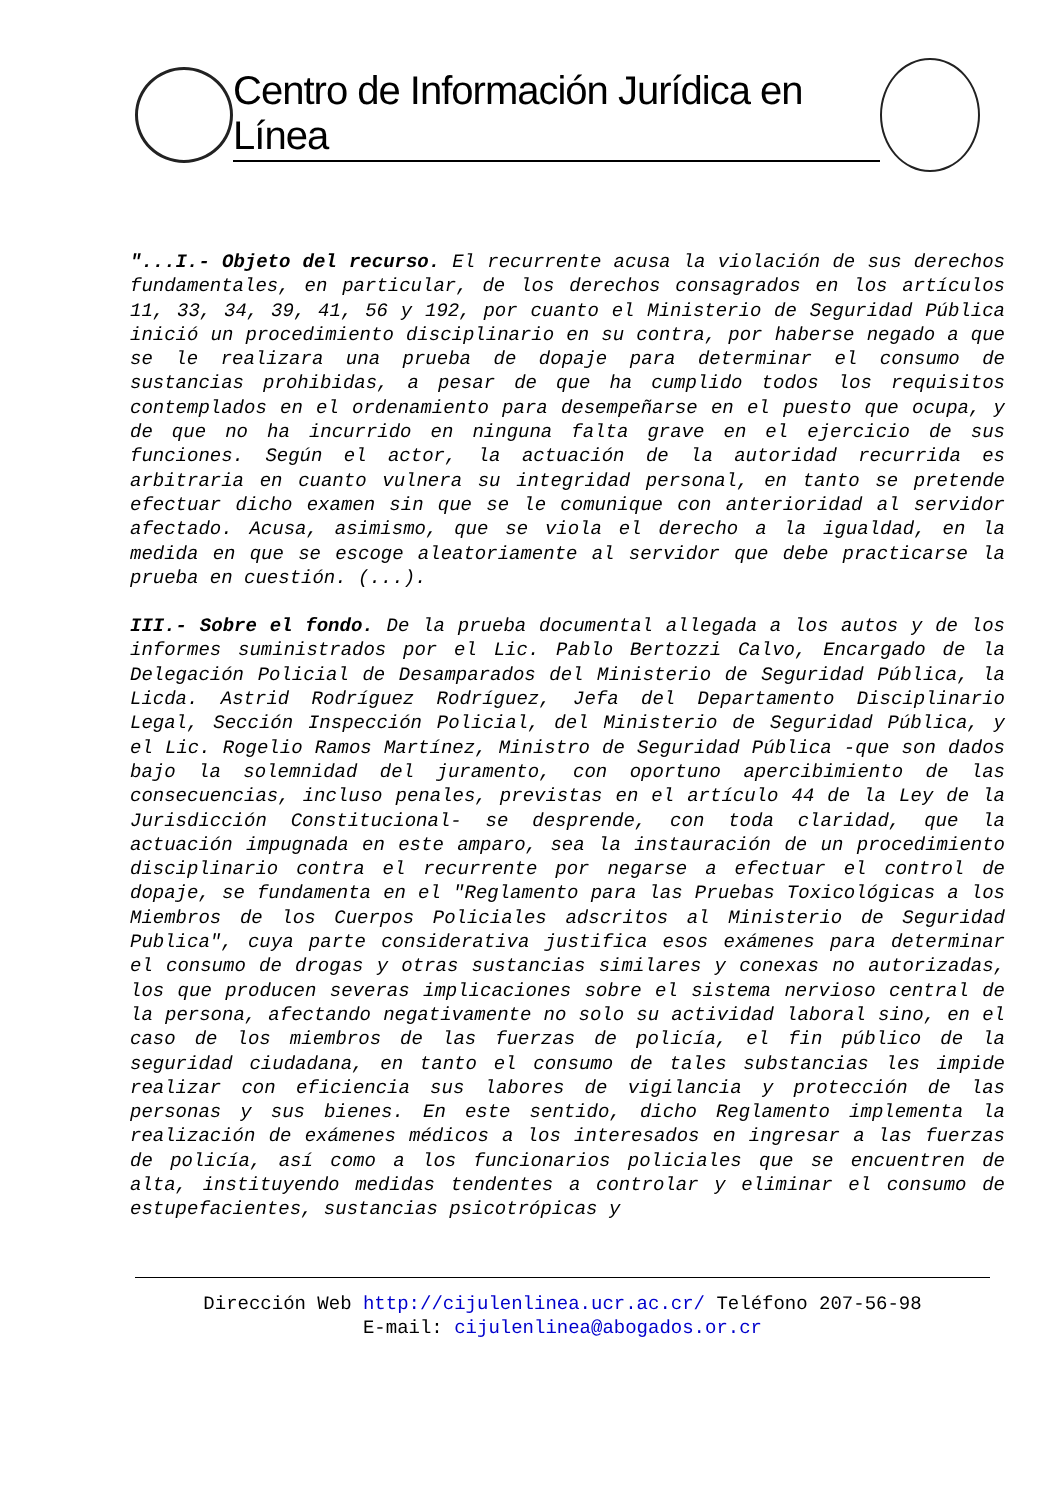Centro de Información Jurídica en Línea
"...I.- Objeto del recurso. El recurrente acusa la violación de sus derechos fundamentales, en particular, de los derechos consagrados en los artículos 11, 33, 34, 39, 41, 56 y 192, por cuanto el Ministerio de Seguridad Pública inició un procedimiento disciplinario en su contra, por haberse negado a que se le realizara una prueba de dopaje para determinar el consumo de sustancias prohibidas, a pesar de que ha cumplido todos los requisitos contemplados en el ordenamiento para desempeñarse en el puesto que ocupa, y de que no ha incurrido en ninguna falta grave en el ejercicio de sus funciones. Según el actor, la actuación de la autoridad recurrida es arbitraria en cuanto vulnera su integridad personal, en tanto se pretende efectuar dicho examen sin que se le comunique con anterioridad al servidor afectado. Acusa, asimismo, que se viola el derecho a la igualdad, en la medida en que se escoge aleatoriamente al servidor que debe practicarse la prueba en cuestión. (...).
III.- Sobre el fondo. De la prueba documental allegada a los autos y de los informes suministrados por el Lic. Pablo Bertozzi Calvo, Encargado de la Delegación Policial de Desamparados del Ministerio de Seguridad Pública, la Licda. Astrid Rodríguez Rodríguez, Jefa del Departamento Disciplinario Legal, Sección Inspección Policial, del Ministerio de Seguridad Pública, y el Lic. Rogelio Ramos Martínez, Ministro de Seguridad Pública -que son dados bajo la solemnidad del juramento, con oportuno apercibimiento de las consecuencias, incluso penales, previstas en el artículo 44 de la Ley de la Jurisdicción Constitucional- se desprende, con toda claridad, que la actuación impugnada en este amparo, sea la instauración de un procedimiento disciplinario contra el recurrente por negarse a efectuar el control de dopaje, se fundamenta en el "Reglamento para las Pruebas Toxicológicas a los Miembros de los Cuerpos Policiales adscritos al Ministerio de Seguridad Publica", cuya parte considerativa justifica esos exámenes para determinar el consumo de drogas y otras sustancias similares y conexas no autorizadas, los que producen severas implicaciones sobre el sistema nervioso central de la persona, afectando negativamente no solo su actividad laboral sino, en el caso de los miembros de las fuerzas de policía, el fin público de la seguridad ciudadana, en tanto el consumo de tales substancias les impide realizar con eficiencia sus labores de vigilancia y protección de las personas y sus bienes. En este sentido, dicho Reglamento implementa la realización de exámenes médicos a los interesados en ingresar a las fuerzas de policía, así como a los funcionarios policiales que se encuentren de alta, instituyendo medidas tendentes a controlar y eliminar el consumo de estupefacientes, sustancias psicotrópicas y
Dirección Web http://cijulenlinea.ucr.ac.cr/ Teléfono 207-56-98
E-mail: cijulenlinea@abogados.or.cr